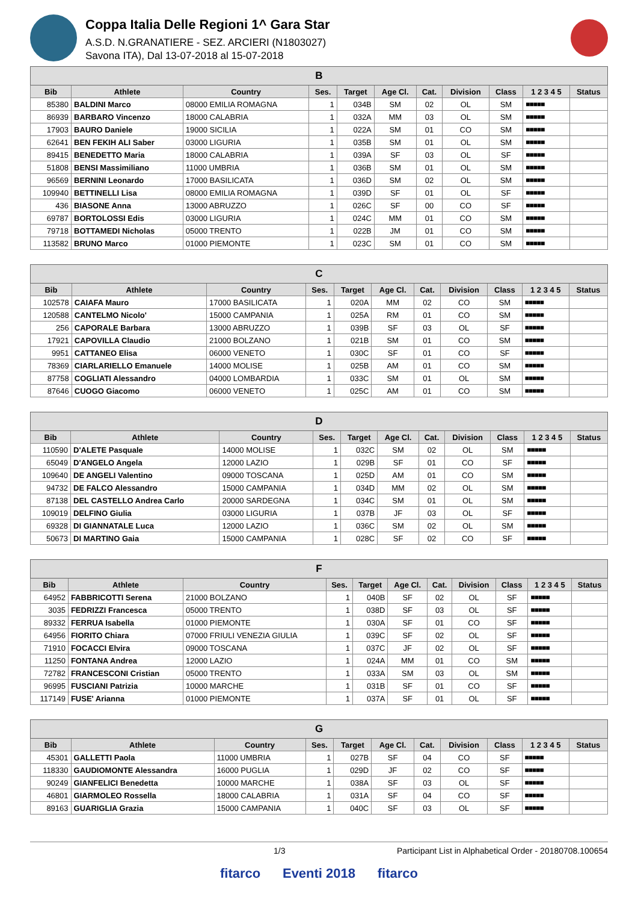Coppa Italia Delle Regioni 1^ Gara Star
A.S.D. N.GRANATIERE - SEZ. ARCIERI (N1803027)
Savona ITA), Dal 13-07-2018 al 15-07-2018
| B | | | | | | | | | | |
| --- | --- | --- | --- | --- | --- | --- | --- | --- | --- | --- |
| Bib | Athlete | Country | Ses. | Target | Age Cl. | Cat. | Division | Class | 1 2 3 4 5 | Status |
| 85380 | BALDINI Marco | 08000 EMILIA ROMAGNA | 1 | 034B | SM | 02 | OL | SM | ■■■■■ | |
| 86939 | BARBARO Vincenzo | 18000 CALABRIA | 1 | 032A | MM | 03 | OL | SM | ■■■■■ | |
| 17903 | BAURO Daniele | 19000 SICILIA | 1 | 022A | SM | 01 | CO | SM | ■■■■■ | |
| 62641 | BEN FEKIH ALI Saber | 03000 LIGURIA | 1 | 035B | SM | 01 | OL | SM | ■■■■■ | |
| 89415 | BENEDETTO Maria | 18000 CALABRIA | 1 | 039A | SF | 03 | OL | SF | ■■■■■ | |
| 51808 | BENSI Massimiliano | 11000 UMBRIA | 1 | 036B | SM | 01 | OL | SM | ■■■■■ | |
| 96569 | BERNINI Leonardo | 17000 BASILICATA | 1 | 036D | SM | 02 | OL | SM | ■■■■■ | |
| 109940 | BETTINELLI Lisa | 08000 EMILIA ROMAGNA | 1 | 039D | SF | 01 | OL | SF | ■■■■■ | |
| 436 | BIASONE Anna | 13000 ABRUZZO | 1 | 026C | SF | 00 | CO | SF | ■■■■■ | |
| 69787 | BORTOLOSSI Edis | 03000 LIGURIA | 1 | 024C | MM | 01 | CO | SM | ■■■■■ | |
| 79718 | BOTTAMEDI Nicholas | 05000 TRENTO | 1 | 022B | JM | 01 | CO | SM | ■■■■■ | |
| 113582 | BRUNO Marco | 01000 PIEMONTE | 1 | 023C | SM | 01 | CO | SM | ■■■■■ | |
| C | | | | | | | | | | |
| --- | --- | --- | --- | --- | --- | --- | --- | --- | --- | --- |
| Bib | Athlete | Country | Ses. | Target | Age Cl. | Cat. | Division | Class | 1 2 3 4 5 | Status |
| 102578 | CAIAFA Mauro | 17000 BASILICATA | 1 | 020A | MM | 02 | CO | SM | ■■■■■ | |
| 120588 | CANTELMO Nicolo' | 15000 CAMPANIA | 1 | 025A | RM | 01 | CO | SM | ■■■■■ | |
| 256 | CAPORALE Barbara | 13000 ABRUZZO | 1 | 039B | SF | 03 | OL | SF | ■■■■■ | |
| 17921 | CAPOVILLA Claudio | 21000 BOLZANO | 1 | 021B | SM | 01 | CO | SM | ■■■■■ | |
| 9951 | CATTANEO Elisa | 06000 VENETO | 1 | 030C | SF | 01 | CO | SF | ■■■■■ | |
| 78369 | CIARLARIELLO Emanuele | 14000 MOLISE | 1 | 025B | AM | 01 | CO | SM | ■■■■■ | |
| 87758 | COGLIATI Alessandro | 04000 LOMBARDIA | 1 | 033C | SM | 01 | OL | SM | ■■■■■ | |
| 87646 | CUOGO Giacomo | 06000 VENETO | 1 | 025C | AM | 01 | CO | SM | ■■■■■ | |
| D | | | | | | | | | | |
| --- | --- | --- | --- | --- | --- | --- | --- | --- | --- | --- |
| Bib | Athlete | Country | Ses. | Target | Age Cl. | Cat. | Division | Class | 1 2 3 4 5 | Status |
| 110590 | D'ALETE Pasquale | 14000 MOLISE | 1 | 032C | SM | 02 | OL | SM | ■■■■■ | |
| 65049 | D'ANGELO Angela | 12000 LAZIO | 1 | 029B | SF | 01 | CO | SF | ■■■■■ | |
| 109640 | DE ANGELI Valentino | 09000 TOSCANA | 1 | 025D | AM | 01 | CO | SM | ■■■■■ | |
| 94732 | DE FALCO Alessandro | 15000 CAMPANIA | 1 | 034D | MM | 02 | OL | SM | ■■■■■ | |
| 87138 | DEL CASTELLO Andrea Carlo | 20000 SARDEGNA | 1 | 034C | SM | 01 | OL | SM | ■■■■■ | |
| 109019 | DELFINO Giulia | 03000 LIGURIA | 1 | 037B | JF | 03 | OL | SF | ■■■■■ | |
| 69328 | DI GIANNATALE Luca | 12000 LAZIO | 1 | 036C | SM | 02 | OL | SM | ■■■■■ | |
| 50673 | DI MARTINO Gaia | 15000 CAMPANIA | 1 | 028C | SF | 02 | CO | SF | ■■■■■ | |
| F | | | | | | | | | | |
| --- | --- | --- | --- | --- | --- | --- | --- | --- | --- | --- |
| Bib | Athlete | Country | Ses. | Target | Age Cl. | Cat. | Division | Class | 1 2 3 4 5 | Status |
| 64952 | FABBRICOTTI Serena | 21000 BOLZANO | 1 | 040B | SF | 02 | OL | SF | ■■■■■ | |
| 3035 | FEDRIZZI Francesca | 05000 TRENTO | 1 | 038D | SF | 03 | OL | SF | ■■■■■ | |
| 89332 | FERRUA Isabella | 01000 PIEMONTE | 1 | 030A | SF | 01 | CO | SF | ■■■■■ | |
| 64956 | FIORITO Chiara | 07000 FRIULI VENEZIA GIULIA | 1 | 039C | SF | 02 | OL | SF | ■■■■■ | |
| 71910 | FOCACCI Elvira | 09000 TOSCANA | 1 | 037C | JF | 02 | OL | SF | ■■■■■ | |
| 11250 | FONTANA Andrea | 12000 LAZIO | 1 | 024A | MM | 01 | CO | SM | ■■■■■ | |
| 72782 | FRANCESCONI Cristian | 05000 TRENTO | 1 | 033A | SM | 03 | OL | SM | ■■■■■ | |
| 96995 | FUSCIANI Patrizia | 10000 MARCHE | 1 | 031B | SF | 01 | CO | SF | ■■■■■ | |
| 117149 | FUSE' Arianna | 01000 PIEMONTE | 1 | 037A | SF | 01 | OL | SF | ■■■■■ | |
| G | | | | | | | | | | |
| --- | --- | --- | --- | --- | --- | --- | --- | --- | --- | --- |
| Bib | Athlete | Country | Ses. | Target | Age Cl. | Cat. | Division | Class | 1 2 3 4 5 | Status |
| 45301 | GALLETTI Paola | 11000 UMBRIA | 1 | 027B | SF | 04 | CO | SF | ■■■■■ | |
| 118330 | GAUDIOMONTE Alessandra | 16000 PUGLIA | 1 | 029D | JF | 02 | CO | SF | ■■■■■ | |
| 90249 | GIANFELICI Benedetta | 10000 MARCHE | 1 | 038A | SF | 03 | OL | SF | ■■■■■ | |
| 46801 | GIARMOLEO Rossella | 18000 CALABRIA | 1 | 031A | SF | 04 | CO | SF | ■■■■■ | |
| 89163 | GUARIGLIA Grazia | 15000 CAMPANIA | 1 | 040C | SF | 03 | OL | SF | ■■■■■ | |
1/3 Participant List in Alphabetical Order - 20180708.100654
fitarco Eventi 2018 fitarco